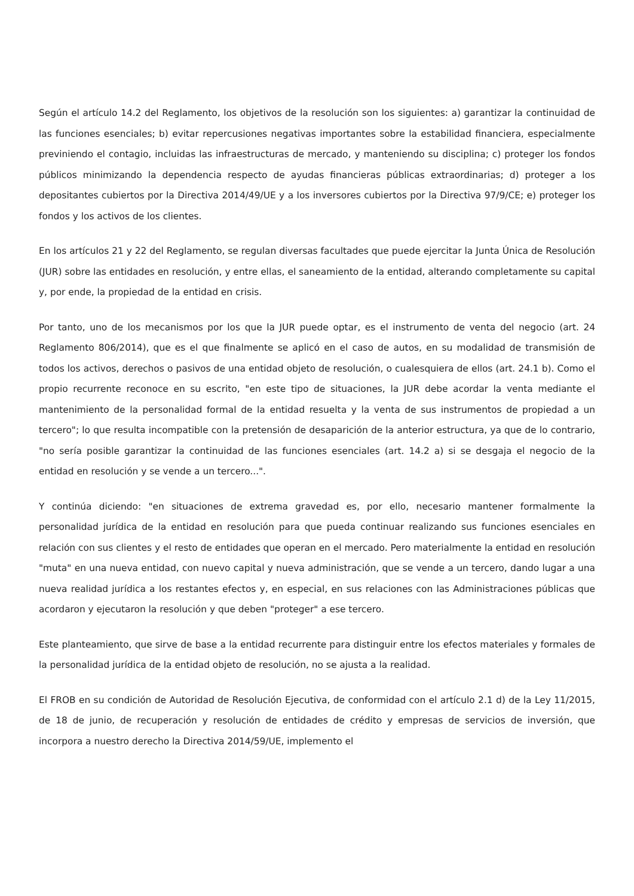Según el artículo 14.2 del Reglamento, los objetivos de la resolución son los siguientes: a) garantizar la continuidad de las funciones esenciales; b) evitar repercusiones negativas importantes sobre la estabilidad financiera, especialmente previniendo el contagio, incluidas las infraestructuras de mercado, y manteniendo su disciplina; c) proteger los fondos públicos minimizando la dependencia respecto de ayudas financieras públicas extraordinarias; d) proteger a los depositantes cubiertos por la Directiva 2014/49/UE y a los inversores cubiertos por la Directiva 97/9/CE; e) proteger los fondos y los activos de los clientes.
En los artículos 21 y 22 del Reglamento, se regulan diversas facultades que puede ejercitar la Junta Única de Resolución (JUR) sobre las entidades en resolución, y entre ellas, el saneamiento de la entidad, alterando completamente su capital y, por ende, la propiedad de la entidad en crisis.
Por tanto, uno de los mecanismos por los que la JUR puede optar, es el instrumento de venta del negocio (art. 24 Reglamento 806/2014), que es el que finalmente se aplicó en el caso de autos, en su modalidad de transmisión de todos los activos, derechos o pasivos de una entidad objeto de resolución, o cualesquiera de ellos (art. 24.1 b). Como el propio recurrente reconoce en su escrito, "en este tipo de situaciones, la JUR debe acordar la venta mediante el mantenimiento de la personalidad formal de la entidad resuelta y la venta de sus instrumentos de propiedad a un tercero"; lo que resulta incompatible con la pretensión de desaparición de la anterior estructura, ya que de lo contrario, "no sería posible garantizar la continuidad de las funciones esenciales (art. 14.2 a) si se desgaja el negocio de la entidad en resolución y se vende a un tercero...".
Y continúa diciendo: "en situaciones de extrema gravedad es, por ello, necesario mantener formalmente la personalidad jurídica de la entidad en resolución para que pueda continuar realizando sus funciones esenciales en relación con sus clientes y el resto de entidades que operan en el mercado. Pero materialmente la entidad en resolución "muta" en una nueva entidad, con nuevo capital y nueva administración, que se vende a un tercero, dando lugar a una nueva realidad jurídica a los restantes efectos y, en especial, en sus relaciones con las Administraciones públicas que acordaron y ejecutaron la resolución y que deben "proteger" a ese tercero.
Este planteamiento, que sirve de base a la entidad recurrente para distinguir entre los efectos materiales y formales de la personalidad jurídica de la entidad objeto de resolución, no se ajusta a la realidad.
El FROB en su condición de Autoridad de Resolución Ejecutiva, de conformidad con el artículo 2.1 d) de la Ley 11/2015, de 18 de junio, de recuperación y resolución de entidades de crédito y empresas de servicios de inversión, que incorpora a nuestro derecho la Directiva 2014/59/UE, implemento el